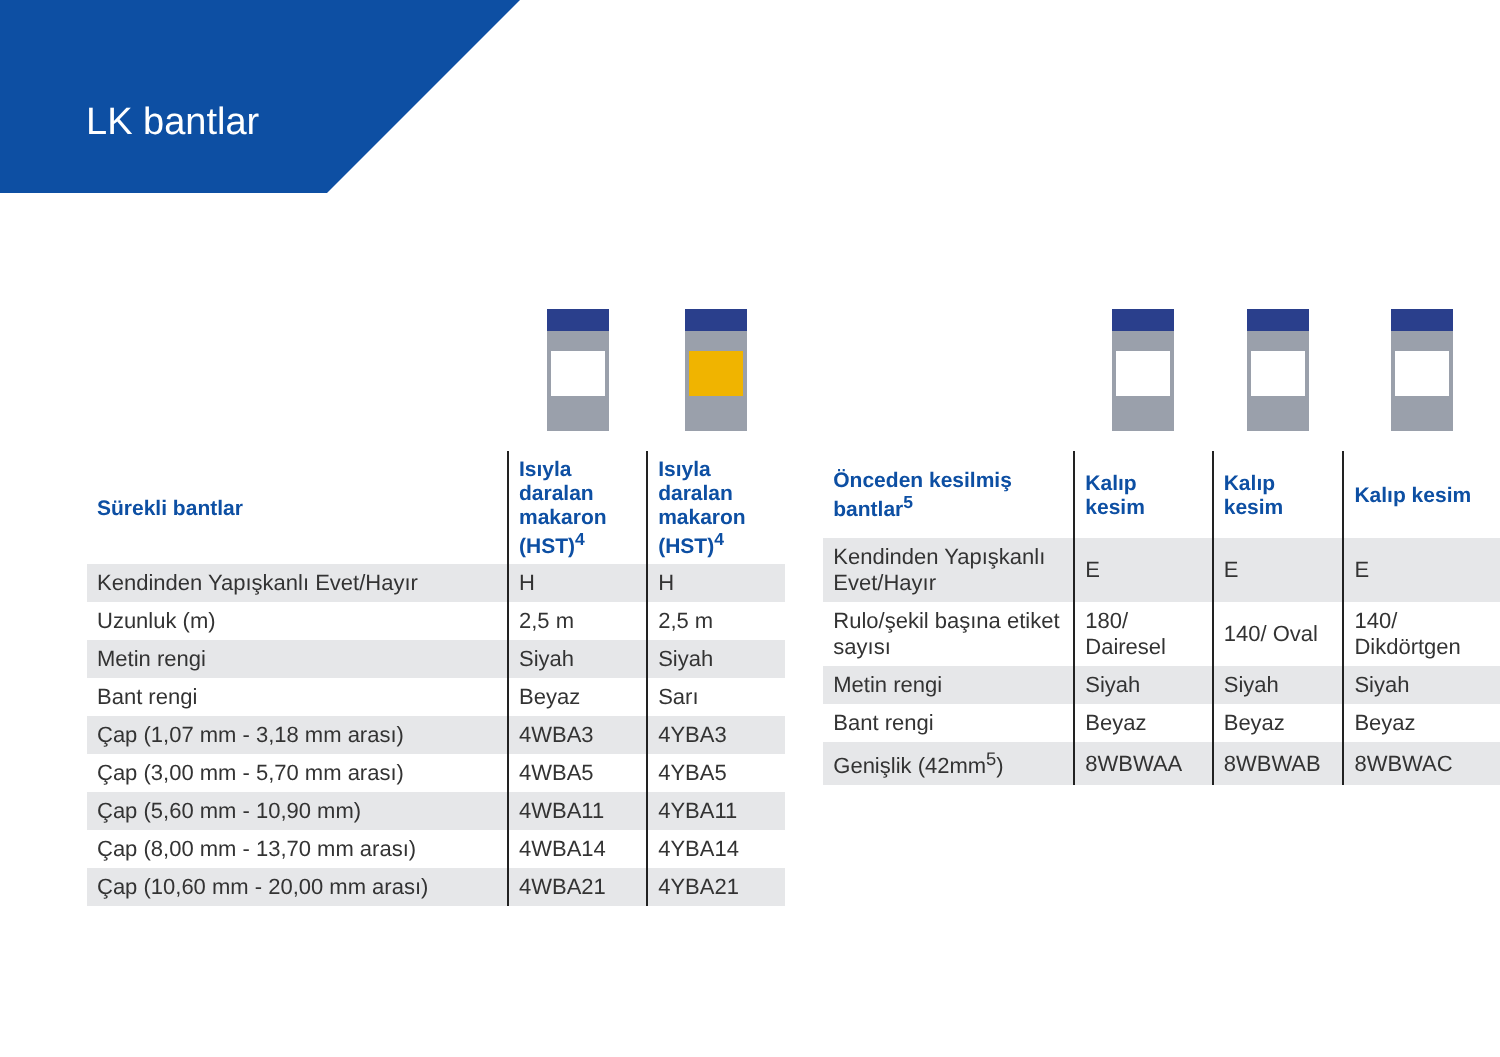LK bantlar
| Sürekli bantlar | Isıyla daralan makaron (HST)<sup>4</sup> | Isıyla daralan makaron (HST)<sup>4</sup> |
| --- | --- | --- |
| Kendinden Yapışkanlı Evet/Hayır | H | H |
| Uzunluk (m) | 2,5 m | 2,5 m |
| Metin rengi | Siyah | Siyah |
| Bant rengi | Beyaz | Sarı |
| Çap (1,07 mm - 3,18 mm arası) | 4WBA3 | 4YBA3 |
| Çap (3,00 mm - 5,70 mm arası) | 4WBA5 | 4YBA5 |
| Çap (5,60 mm - 10,90 mm) | 4WBA11 | 4YBA11 |
| Çap (8,00 mm - 13,70 mm arası) | 4WBA14 | 4YBA14 |
| Çap (10,60 mm - 20,00 mm arası) | 4WBA21 | 4YBA21 |
| Önceden kesilmiş bantlar<sup>5</sup> | Kalıp kesim | Kalıp kesim | Kalıp kesim |
| --- | --- | --- | --- |
| Kendinden Yapışkanlı Evet/Hayır | E | E | E |
| Rulo/şekil başına etiket sayısı | 180/ Dairesel | 140/ Oval | 140/ Dikdörtgen |
| Metin rengi | Siyah | Siyah | Siyah |
| Bant rengi | Beyaz | Beyaz | Beyaz |
| Genişlik (42mm<sup>5</sup>) | 8WBWAA | 8WBWAB | 8WBWAC |